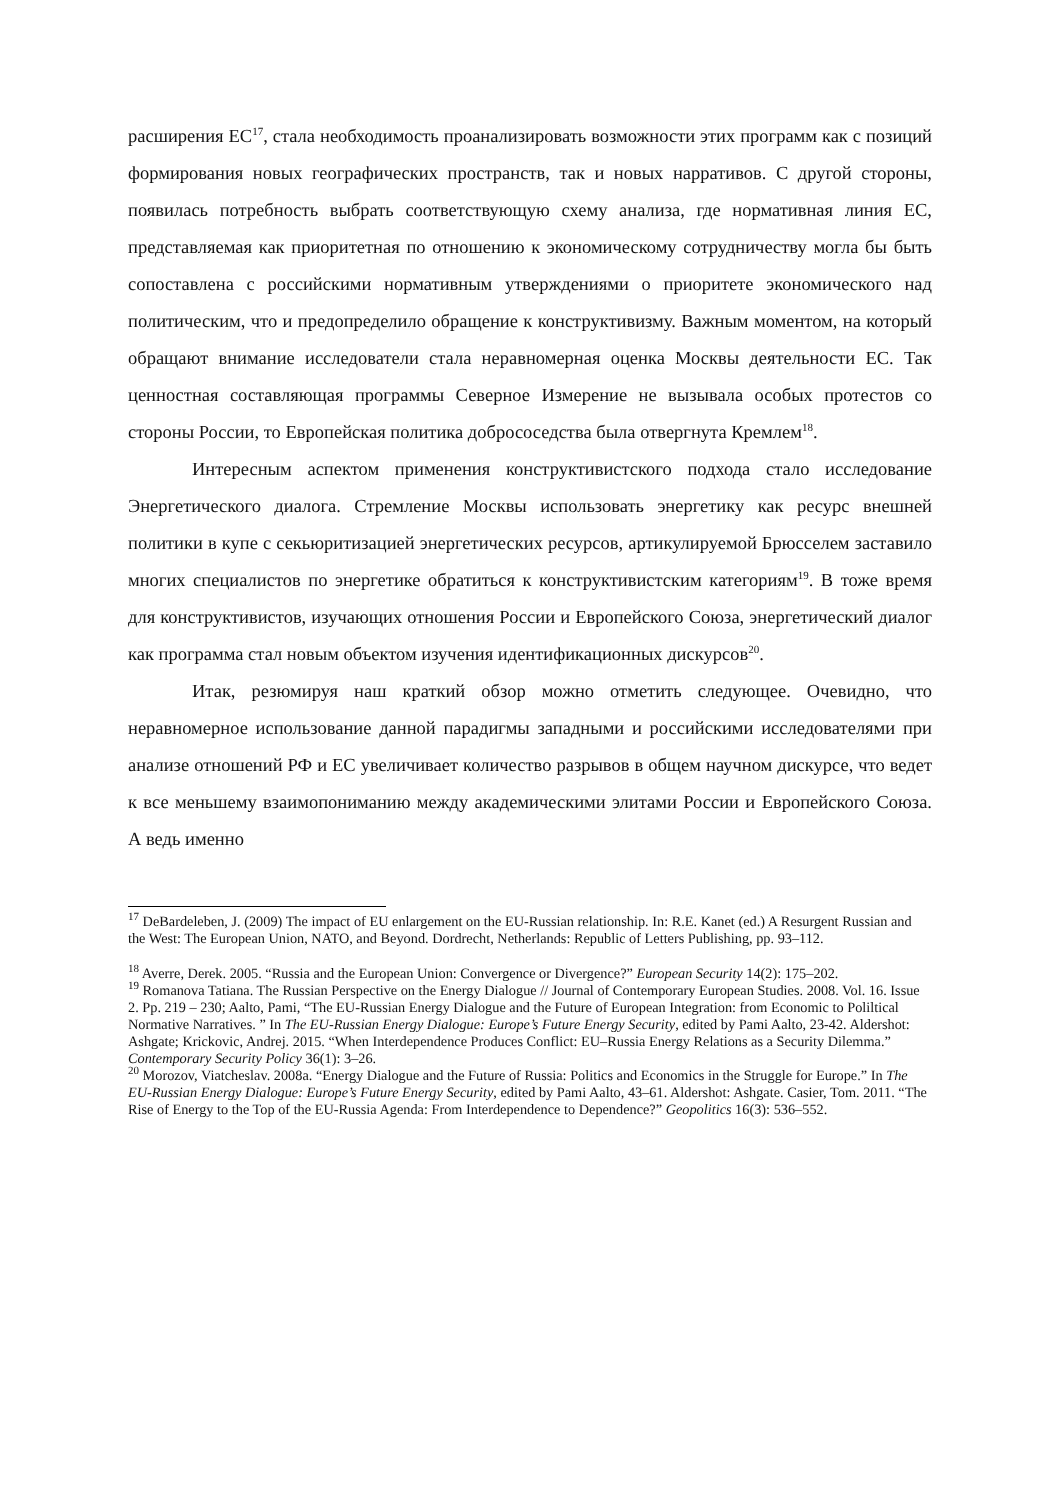расширения ЕС<sup>17</sup>, стала необходимость проанализировать возможности этих программ как с позиций формирования новых географических пространств, так и новых нарративов. С другой стороны, появилась потребность выбрать соответствующую схему анализа, где нормативная линия ЕС, представляемая как приоритетная по отношению к экономическому сотрудничеству могла бы быть сопоставлена с российскими нормативным утверждениями о приоритете экономического над политическим, что и предопределило обращение к конструктивизму. Важным моментом, на который обращают внимание исследователи стала неравномерная оценка Москвы деятельности ЕС. Так ценностная составляющая программы Северное Измерение не вызывала особых протестов со стороны России, то Европейская политика добрососедства была отвергнута Кремлем<sup>18</sup>.
Интересным аспектом применения конструктивистского подхода стало исследование Энергетического диалога. Стремление Москвы использовать энергетику как ресурс внешней политики в купе с секьюритизацией энергетических ресурсов, артикулируемой Брюсселем заставило многих специалистов по энергетике обратиться к конструктивистским категориям<sup>19</sup>. В тоже время для конструктивистов, изучающих отношения России и Европейского Союза, энергетический диалог как программа стал новым объектом изучения идентификационных дискурсов<sup>20</sup>.
Итак, резюмируя наш краткий обзор можно отметить следующее. Очевидно, что неравномерное использование данной парадигмы западными и российскими исследователями при анализе отношений РФ и ЕС увеличивает количество разрывов в общем научном дискурсе, что ведет к все меньшему взаимопониманию между академическими элитами России и Европейского Союза. А ведь именно
<sup>17</sup> DeBardeleben, J. (2009) The impact of EU enlargement on the EU-Russian relationship. In: R.E. Kanet (ed.) A Resurgent Russian and the West: The European Union, NATO, and Beyond. Dordrecht, Netherlands: Republic of Letters Publishing, pp. 93–112.
<sup>18</sup> Averre, Derek. 2005. “Russia and the European Union: Convergence or Divergence?” European Security 14(2): 175–202.
<sup>19</sup> Romanova Tatiana. The Russian Perspective on the Energy Dialogue // Journal of Contemporary European Studies. 2008. Vol. 16. Issue 2. Pp. 219 – 230; Aalto, Pami, “The EU-Russian Energy Dialogue and the Future of European Integration: from Economic to Poliltical Normative Narratives. ” In The EU-Russian Energy Dialogue: Europe’s Future Energy Security, edited by Pami Aalto, 23-42. Aldershot: Ashgate; Krickovic, Andrej. 2015. “When Interdependence Produces Conflict: EU–Russia Energy Relations as a Security Dilemma.” Contemporary Security Policy 36(1): 3–26.
<sup>20</sup> Morozov, Viatcheslav. 2008a. “Energy Dialogue and the Future of Russia: Politics and Economics in the Struggle for Europe.” In The EU-Russian Energy Dialogue: Europe’s Future Energy Security, edited by Pami Aalto, 43–61. Aldershot: Ashgate. Casier, Tom. 2011. “The Rise of Energy to the Top of the EU-Russia Agenda: From Interdependence to Dependence?” Geopolitics 16(3): 536–552.